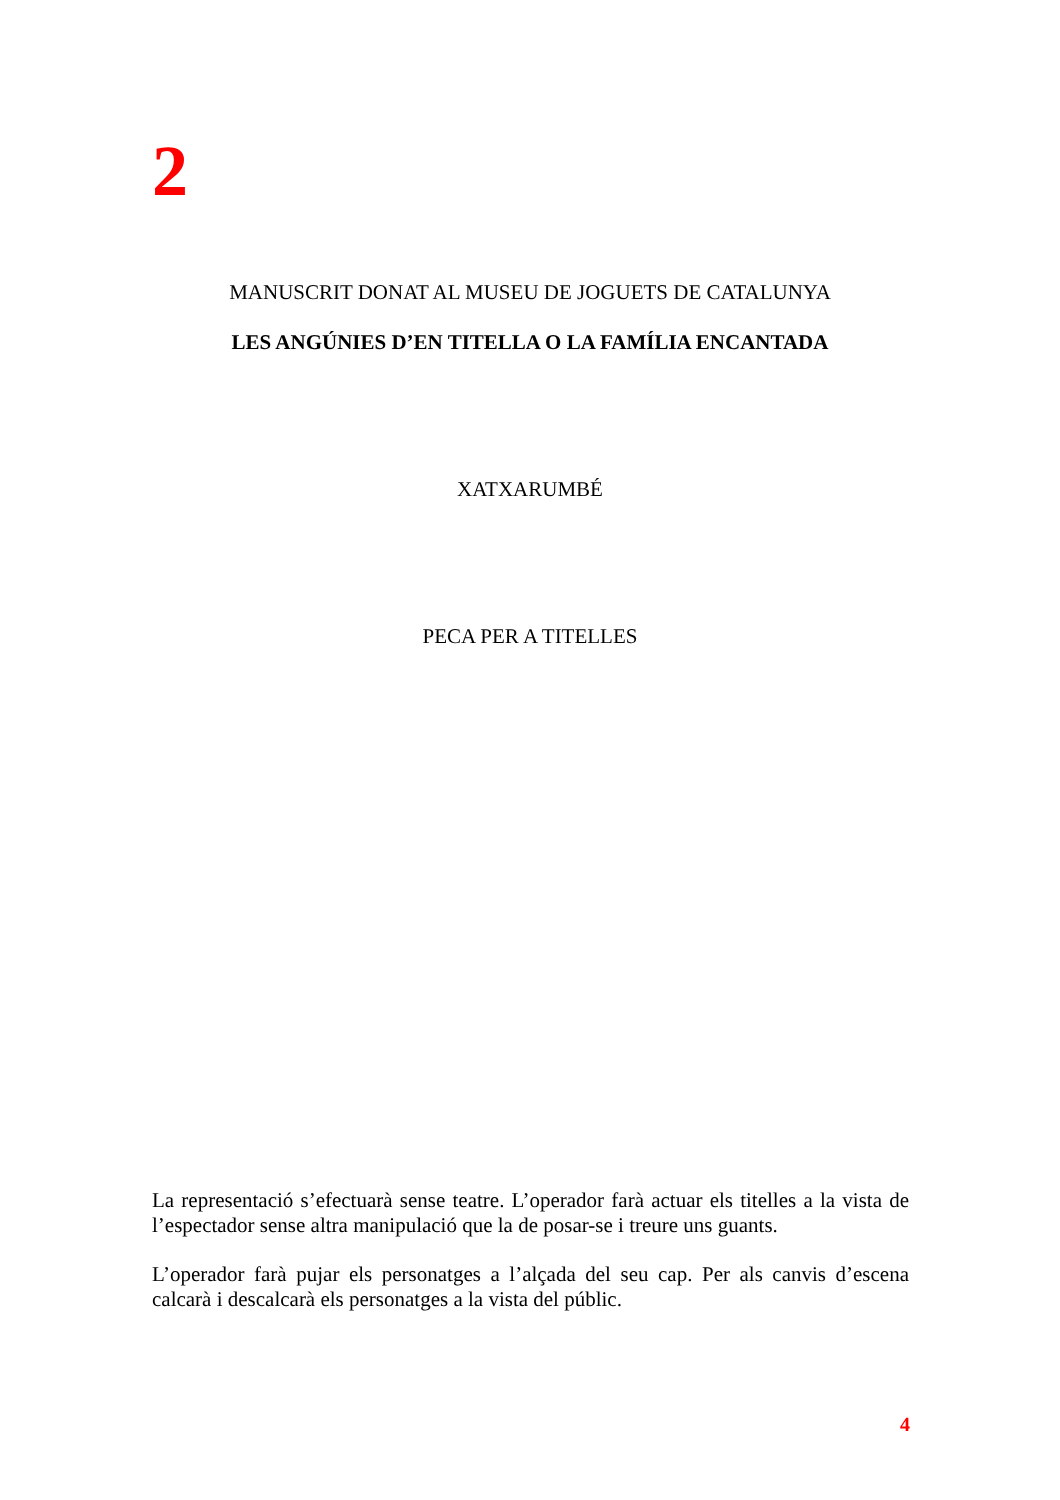2
MANUSCRIT DONAT AL MUSEU DE JOGUETS DE CATALUNYA
LES ANGÚNIES D’EN TITELLA O LA FAMÍLIA ENCANTADA
XATXARUMBÉ
PECA PER A TITELLES
La representació s’efectuarà sense teatre. L’operador farà actuar els titelles a la vista de l’espectador sense altra manipulació que la de posar-se i treure uns guants.
L’operador farà pujar els personatges a l’alçada del seu cap. Per als canvis d’escena calcarà i descalcarà els personatges a la vista del públic.
4